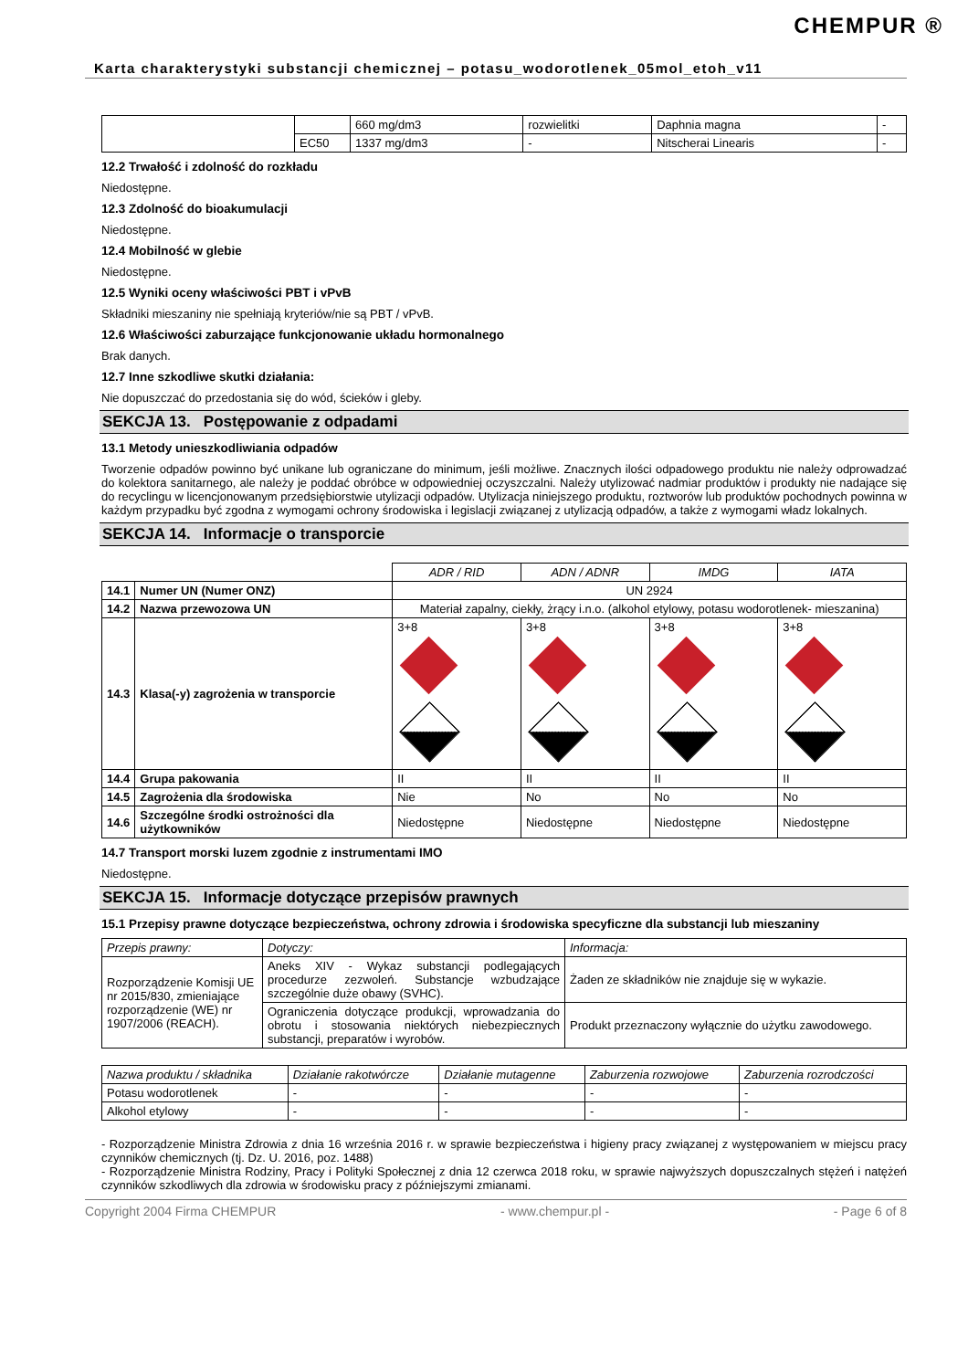CHEMPUR ®
Karta charakterystyki substancji chemicznej – potasu_wodorotlenek_05mol_etoh_v11
| | | 660 mg/dm3 | rozwielitki | Daphnia magna | - |
| | EC50 | 1337 mg/dm3 | - | Nitscherai Linearis | - |
12.2 Trwałość i zdolność do rozkładu
Niedostępne.
12.3 Zdolność do bioakumulacji
Niedostępne.
12.4 Mobilność w glebie
Niedostępne.
12.5 Wyniki oceny właściwości PBT i vPvB
Składniki mieszaniny nie spełniają kryteriów/nie są PBT / vPvB.
12.6 Właściwości zaburzające funkcjonowanie układu hormonalnego
Brak danych.
12.7 Inne szkodliwe skutki działania:
Nie dopuszczać do przedostania się do wód, ścieków i gleby.
SEKCJA 13. Postępowanie z odpadami
13.1 Metody unieszkodliwiania odpadów
Tworzenie odpadów powinno być unikane lub ograniczane do minimum, jeśli możliwe. Znacznych ilości odpadowego produktu nie należy odprowadzać do kolektora sanitarnego, ale należy je poddać obróbce w odpowiedniej oczyszczalni. Należy utylizować nadmiar produktów i produkty nie nadające się do recyclingu w licencjonowanym przedsiębiorstwie utylizacji odpadów. Utylizacja niniejszego produktu, roztworów lub produktów pochodnych powinna w każdym przypadku być zgodna z wymogami ochrony środowiska i legislacji związanej z utylizacją odpadów, a także z wymogami władz lokalnych.
SEKCJA 14. Informacje o transporcie
| | | ADR / RID | ADN / ADNR | IMDG | IATA |
| 14.1 | Numer UN (Numer ONZ) | UN 2924 | | | |
| 14.2 | Nazwa przewozowa UN | Materiał zapalny, ciekły, żrący i.n.o. (alkohol etylowy, potasu wodorotlenek- mieszanina) | | | |
| 14.3 | Klasa(-y) zagrożenia w transporcie | 3+8 | 3+8 | 3+8 | 3+8 |
| 14.4 | Grupa pakowania | II | II | II | II |
| 14.5 | Zagrożenia dla środowiska | Nie | No | No | No |
| 14.6 | Szczególne środki ostrożności dla użytkowników | Niedostępne | Niedostępne | Niedostępne | Niedostępne |
14.7 Transport morski luzem zgodnie z instrumentami IMO
Niedostępne.
SEKCJA 15. Informacje dotyczące przepisów prawnych
15.1 Przepisy prawne dotyczące bezpieczeństwa, ochrony zdrowia i środowiska specyficzne dla substancji lub mieszaniny
| Przepis prawny: | Dotyczy: | Informacja: |
| --- | --- | --- |
| Rozporządzenie Komisji UE nr 2015/830, zmieniające rozporządzenie (WE) nr 1907/2006 (REACH). | Aneks XIV - Wykaz substancji podlegających procedurze zezwoleń. Substancje wzbudzające szczególnie duże obawy (SVHC). | Żaden ze składników nie znajduje się w wykazie. |
| | Ograniczenia dotyczące produkcji, wprowadzania do obrotu i stosowania niektórych niebezpiecznych substancji, preparatów i wyrobów. | Produkt przeznaczony wyłącznie do użytku zawodowego. |
| Nazwa produktu / składnika | Działanie rakotwórcze | Działanie mutagenne | Zaburzenia rozwojowe | Zaburzenia rozrodczości |
| --- | --- | --- | --- | --- |
| Potasu wodorotlenek | - | - | - | - |
| Alkohol etylowy | - | - | - | - |
- Rozporządzenie Ministra Zdrowia z dnia 16 września 2016 r. w sprawie bezpieczeństwa i higieny pracy związanej z występowaniem w miejscu pracy czynników chemicznych (tj. Dz. U. 2016, poz. 1488)
- Rozporządzenie Ministra Rodziny, Pracy i Polityki Społecznej z dnia 12 czerwca 2018 roku, w sprawie najwyższych dopuszczalnych stężeń i natężeń czynników szkodliwych dla zdrowia w środowisku pracy z późniejszymi zmianami.
Copyright 2004 Firma CHEMPUR - www.chempur.pl - - Page 6 of 8